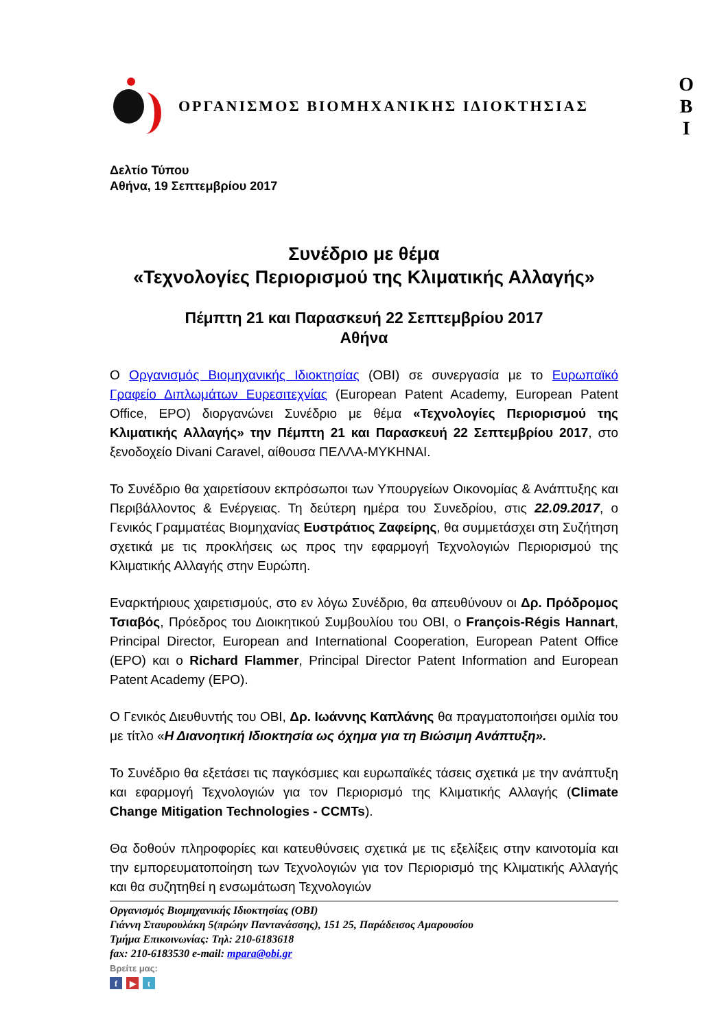ΟΡΓΑΝΙΣΜΟΣ ΒΙΟΜΗΧΑΝΙΚΗΣ ΙΔΙΟΚΤΗΣΙΑΣ
Ο
Β
Ι
Δελτίο Τύπου
Αθήνα, 19 Σεπτεμβρίου 2017
Συνέδριο με θέμα
«Τεχνολογίες Περιορισμού της Κλιματικής Αλλαγής»
Πέμπτη 21 και Παρασκευή 22 Σεπτεμβρίου 2017
Αθήνα
Ο Οργανισμός Βιομηχανικής Ιδιοκτησίας (ΟΒΙ) σε συνεργασία με το Ευρωπαϊκό Γραφείο Διπλωμάτων Ευρεσιτεχνίας (European Patent Academy, European Patent Office, EPO) διοργανώνει Συνέδριο με θέμα «Τεχνολογίες Περιορισμού της Κλιματικής Αλλαγής» την Πέμπτη 21 και Παρασκευή 22 Σεπτεμβρίου 2017, στο ξενοδοχείο Divani Caravel, αίθουσα ΠΕΛΛΑ-ΜΥΚΗΝΑΙ.
Το Συνέδριο θα χαιρετίσουν εκπρόσωποι των Υπουργείων Οικονομίας & Ανάπτυξης και Περιβάλλοντος & Ενέργειας. Τη δεύτερη ημέρα του Συνεδρίου, στις 22.09.2017, ο Γενικός Γραμματέας Βιομηχανίας Ευστράτιος Ζαφείρης, θα συμμετάσχει στη Συζήτηση σχετικά με τις προκλήσεις ως προς την εφαρμογή Τεχνολογιών Περιορισμού της Κλιματικής Αλλαγής στην Ευρώπη.
Εναρκτήριους χαιρετισμούς, στο εν λόγω Συνέδριο, θα απευθύνουν οι Δρ. Πρόδρομος Τσιαβός, Πρόεδρος του Διοικητικού Συμβουλίου του ΟΒΙ, ο François-Régis Hannart, Principal Director, European and International Cooperation, European Patent Office (EPO) και ο Richard Flammer, Principal Director Patent Information and European Patent Academy (EPO).
Ο Γενικός Διευθυντής του ΟΒΙ, Δρ. Ιωάννης Καπλάνης θα πραγματοποιήσει ομιλία του με τίτλο «Η Διανοητική Ιδιοκτησία ως όχημα για τη Βιώσιμη Ανάπτυξη».
Το Συνέδριο θα εξετάσει τις παγκόσμιες και ευρωπαϊκές τάσεις σχετικά με την ανάπτυξη και εφαρμογή Τεχνολογιών για τον Περιορισμό της Κλιματικής Αλλαγής (Climate Change Mitigation Technologies - CCMTs).
Θα δοθούν πληροφορίες και κατευθύνσεις σχετικά με τις εξελίξεις στην καινοτομία και την εμπορευματοποίηση των Τεχνολογιών για τον Περιορισμό της Κλιματικής Αλλαγής και θα συζητηθεί η ενσωμάτωση Τεχνολογιών
Οργανισμός Βιομηχανικής Ιδιοκτησίας (ΟΒΙ)
Γιάννη Σταυρουλάκη 5(πρώην Παντανάσσης), 151 25, Παράδεισος Αμαρουσίου
Τμήμα Επικοινωνίας: Τηλ: 210-6183618
fax: 210-6183530 e-mail: mpara@obi.gr
Βρείτε μας:
f ▶ t